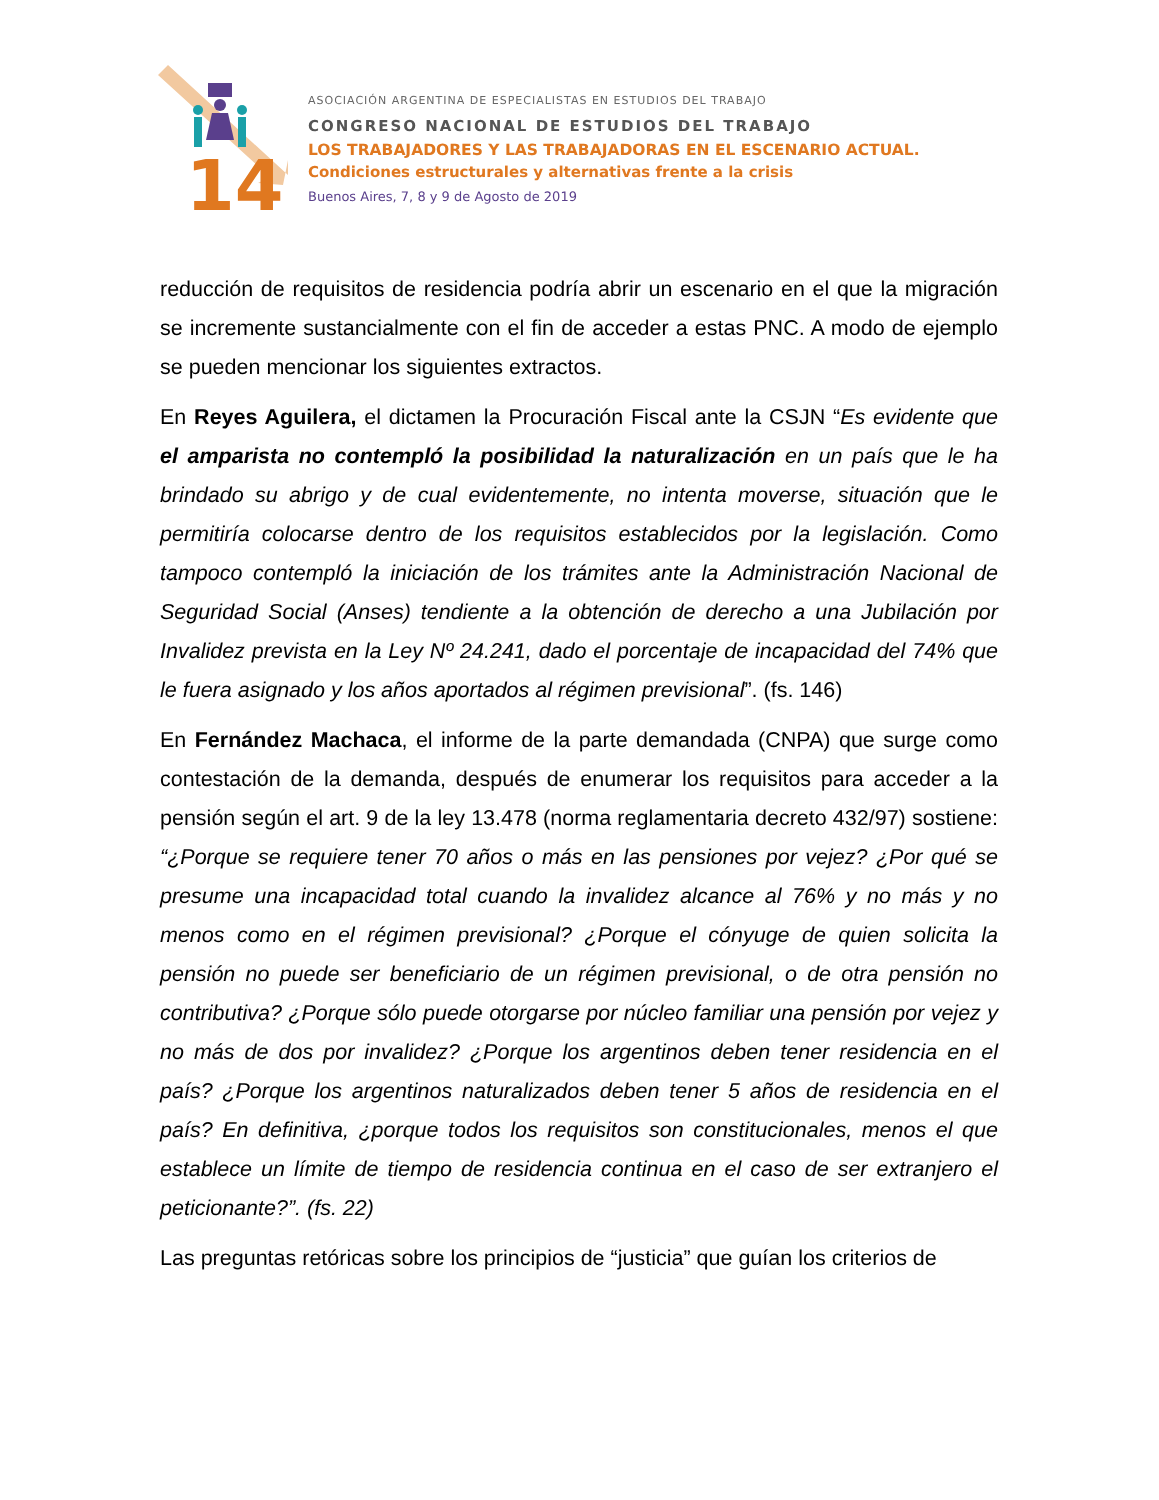14
ASOCIACIÓN ARGENTINA DE ESPECIALISTAS EN ESTUDIOS DEL TRABAJO
CONGRESO NACIONAL DE ESTUDIOS DEL TRABAJO
LOS TRABAJADORES Y LAS TRABAJADORAS EN EL ESCENARIO ACTUAL.
Condiciones estructurales y alternativas frente a la crisis
Buenos Aires, 7, 8 y 9 de Agosto de 2019
reducción de requisitos de residencia podría abrir un escenario en el que la migración se incremente sustancialmente con el fin de acceder a estas PNC. A modo de ejemplo se pueden mencionar los siguientes extractos.
En Reyes Aguilera, el dictamen la Procuración Fiscal ante la CSJN “Es evidente que el amparista no contempló la posibilidad la naturalización en un país que le ha brindado su abrigo y de cual evidentemente, no intenta moverse, situación que le permitiría colocarse dentro de los requisitos establecidos por la legislación. Como tampoco contempló la iniciación de los trámites ante la Administración Nacional de Seguridad Social (Anses) tendiente a la obtención de derecho a una Jubilación por Invalidez prevista en la Ley Nº 24.241, dado el porcentaje de incapacidad del 74% que le fuera asignado y los años aportados al régimen previsional”. (fs. 146)
En Fernández Machaca, el informe de la parte demandada (CNPA) que surge como contestación de la demanda, después de enumerar los requisitos para acceder a la pensión según el art. 9 de la ley 13.478 (norma reglamentaria decreto 432/97) sostiene: “¿Porque se requiere tener 70 años o más en las pensiones por vejez? ¿Por qué se presume una incapacidad total cuando la invalidez alcance al 76% y no más y no menos como en el régimen previsional? ¿Porque el cónyuge de quien solicita la pensión no puede ser beneficiario de un régimen previsional, o de otra pensión no contributiva? ¿Porque sólo puede otorgarse por núcleo familiar una pensión por vejez y no más de dos por invalidez? ¿Porque los argentinos deben tener residencia en el país? ¿Porque los argentinos naturalizados deben tener 5 años de residencia en el país? En definitiva, ¿porque todos los requisitos son constitucionales, menos el que establece un límite de tiempo de residencia continua en el caso de ser extranjero el peticionante?”. (fs. 22)
Las preguntas retóricas sobre los principios de “justicia” que guían los criterios de